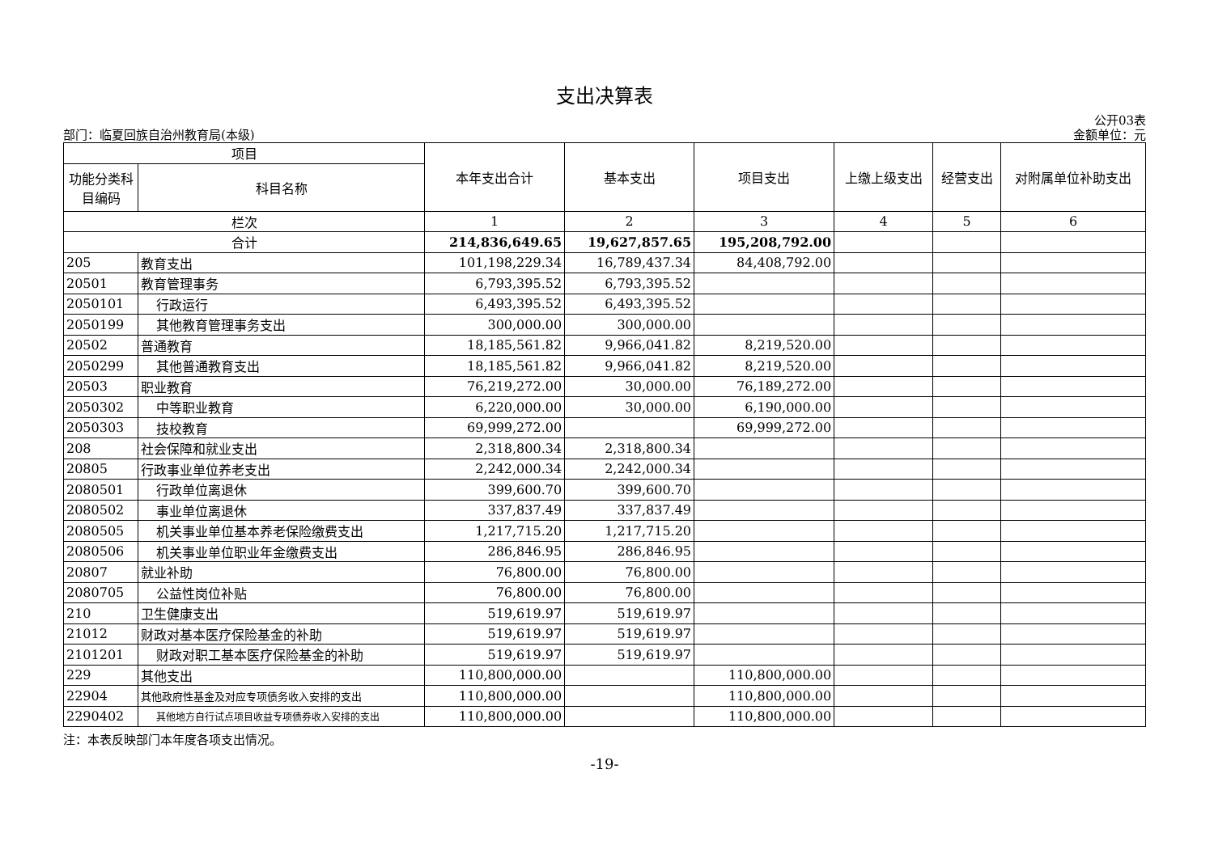支出决算表
公开03表
部门：临夏回族自治州教育局(本级) 金额单位：元
| 项目 | | 本年支出合计 | 基本支出 | 项目支出 | 上缴上级支出 | 经营支出 | 对附属单位补助支出 |
| --- | --- | --- | --- | --- | --- | --- | --- |
| 功能分类科目编码 | 科目名称 | | | | | | |
| 栏次 | | 1 | 2 | 3 | 4 | 5 | 6 |
| 合计 | | 214,836,649.65 | 19,627,857.65 | 195,208,792.00 | | | |
| 205 | 教育支出 | 101,198,229.34 | 16,789,437.34 | 84,408,792.00 | | | |
| 20501 | 教育管理事务 | 6,793,395.52 | 6,793,395.52 | | | | |
| 2050101 | 行政运行 | 6,493,395.52 | 6,493,395.52 | | | | |
| 2050199 | 其他教育管理事务支出 | 300,000.00 | 300,000.00 | | | | |
| 20502 | 普通教育 | 18,185,561.82 | 9,966,041.82 | 8,219,520.00 | | | |
| 2050299 | 其他普通教育支出 | 18,185,561.82 | 9,966,041.82 | 8,219,520.00 | | | |
| 20503 | 职业教育 | 76,219,272.00 | 30,000.00 | 76,189,272.00 | | | |
| 2050302 | 中等职业教育 | 6,220,000.00 | 30,000.00 | 6,190,000.00 | | | |
| 2050303 | 技校教育 | 69,999,272.00 | | 69,999,272.00 | | | |
| 208 | 社会保障和就业支出 | 2,318,800.34 | 2,318,800.34 | | | | |
| 20805 | 行政事业单位养老支出 | 2,242,000.34 | 2,242,000.34 | | | | |
| 2080501 | 行政单位离退休 | 399,600.70 | 399,600.70 | | | | |
| 2080502 | 事业单位离退休 | 337,837.49 | 337,837.49 | | | | |
| 2080505 | 机关事业单位基本养老保险缴费支出 | 1,217,715.20 | 1,217,715.20 | | | | |
| 2080506 | 机关事业单位职业年金缴费支出 | 286,846.95 | 286,846.95 | | | | |
| 20807 | 就业补助 | 76,800.00 | 76,800.00 | | | | |
| 2080705 | 公益性岗位补贴 | 76,800.00 | 76,800.00 | | | | |
| 210 | 卫生健康支出 | 519,619.97 | 519,619.97 | | | | |
| 21012 | 财政对基本医疗保险基金的补助 | 519,619.97 | 519,619.97 | | | | |
| 2101201 | 财政对职工基本医疗保险基金的补助 | 519,619.97 | 519,619.97 | | | | |
| 229 | 其他支出 | 110,800,000.00 | | 110,800,000.00 | | | |
| 22904 | 其他政府性基金及对应专项债务收入安排的支出 | 110,800,000.00 | | 110,800,000.00 | | | |
| 2290402 | 其他地方自行试点项目收益专项债券收入安排的支出 | 110,800,000.00 | | 110,800,000.00 | | | |
注：本表反映部门本年度各项支出情况。
-19-